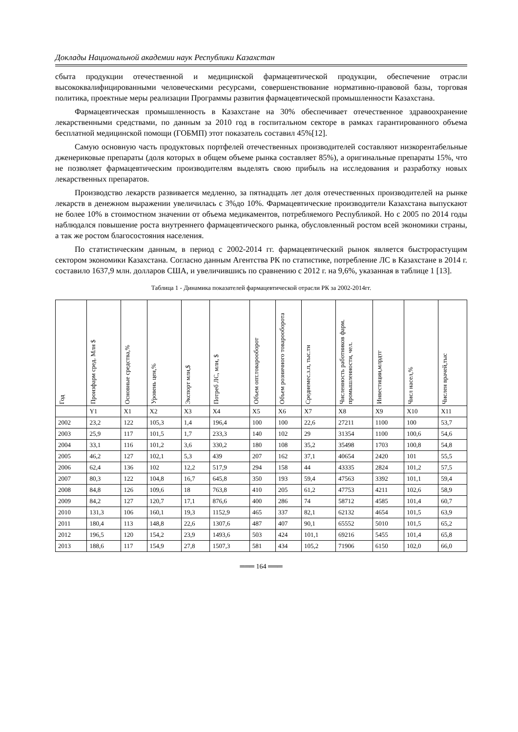Доклады Национальной академии наук Республики Казахстан
сбыта продукции отечественной и медицинской фармацевтической продукции, обеспечение отрасли высококвалифицированными человеческими ресурсами, совершенствование нормативно-правовой базы, торговая политика, проектные меры реализации Программы развития фармацевтической промышленности Казахстана.
Фармацевтическая промышленность в Казахстане на 30% обеспечивает отечественное здравоохранение лекарственными средствами, по данным за 2010 год в госпитальном секторе в рамках гарантированного объема бесплатной медицинской помощи (ГОБМП) этот показатель составил 45%[12].
Самую основную часть продуктовых портфелей отечественных производителей составляют низкорентабельные дженериковые препараты (доля которых в общем объеме рынка составляет 85%), а оригинальные препараты 15%, что не позволяет фармацевтическим производителям выделять свою прибыль на исследования и разработку новых лекарственных препаратов.
Производство лекарств развивается медленно, за пятнадцать лет доля отечественных производителей на рынке лекарств в денежном выражении увеличилась с 3%до 10%. Фармацевтические производители Казахстана выпускают не более 10% в стоимостном значении от объема медикаментов, потребляемого Республикой. Но с 2005 по 2014 годы наблюдался повышение роста внутреннего фармацевтического рынка, обусловленный ростом всей экономики страны, а так же ростом благосостояния населения.
По статистическим данным, в период с 2002-2014 гг. фармацевтический рынок является быстрорастущим сектором экономики Казахстана. Согласно данным Агентства РК по статистике, потребление ЛС в Казахстане в 2014 г. составило 1637,9 млн. долларов США, и увеличившись по сравнению с 2012 г. на 9,6%, указанная в таблице 1 [13].
Таблица 1 - Динамика показателей фармацевтической отрасли РК за 2002-2014гг.
| Год | Произфарм сред. Млн $ | Основные средства,% | Уровень цен,% | Экспорт млн,$ | Потреб ЛС, млн, $ | Объем опт.товарооборот | Объем розничного товарооборота | Среднемес.з.п, тыс.тн | Численность работников фарм. промышленности, чел. | Инвестиции,млрдтг | Числ насел,% | Числен врачей,тыс |
| --- | --- | --- | --- | --- | --- | --- | --- | --- | --- | --- | --- | --- |
| | Y1 | X1 | X2 | X3 | X4 | X5 | X6 | X7 | X8 | X9 | X10 | X11 |
| 2002 | 23,2 | 122 | 105,3 | 1,4 | 196,4 | 100 | 100 | 22,6 | 27211 | 1100 | 100 | 53,7 |
| 2003 | 25,9 | 117 | 101,5 | 1,7 | 233,3 | 140 | 102 | 29 | 31354 | 1100 | 100,6 | 54,6 |
| 2004 | 33,1 | 116 | 101,2 | 3,6 | 330,2 | 180 | 108 | 35,2 | 35498 | 1703 | 100,8 | 54,8 |
| 2005 | 46,2 | 127 | 102,1 | 5,3 | 439 | 207 | 162 | 37,1 | 40654 | 2420 | 101 | 55,5 |
| 2006 | 62,4 | 136 | 102 | 12,2 | 517,9 | 294 | 158 | 44 | 43335 | 2824 | 101,2 | 57,5 |
| 2007 | 80,3 | 122 | 104,8 | 16,7 | 645,8 | 350 | 193 | 59,4 | 47563 | 3392 | 101,1 | 59,4 |
| 2008 | 84,8 | 126 | 109,6 | 18 | 763,8 | 410 | 205 | 61,2 | 47753 | 4211 | 102,6 | 58,9 |
| 2009 | 84,2 | 127 | 120,7 | 17,1 | 876,6 | 400 | 286 | 74 | 58712 | 4585 | 101,4 | 60,7 |
| 2010 | 131,3 | 106 | 160,1 | 19,3 | 1152,9 | 465 | 337 | 82,1 | 62132 | 4654 | 101,5 | 63,9 |
| 2011 | 180,4 | 113 | 148,8 | 22,6 | 1307,6 | 487 | 407 | 90,1 | 65552 | 5010 | 101,5 | 65,2 |
| 2012 | 196,5 | 120 | 154,2 | 23,9 | 1493,6 | 503 | 424 | 101,1 | 69216 | 5455 | 101,4 | 65,8 |
| 2013 | 188,6 | 117 | 154,9 | 27,8 | 1507,3 | 581 | 434 | 105,2 | 71906 | 6150 | 102,0 | 66,0 |
═══ 164 ═══